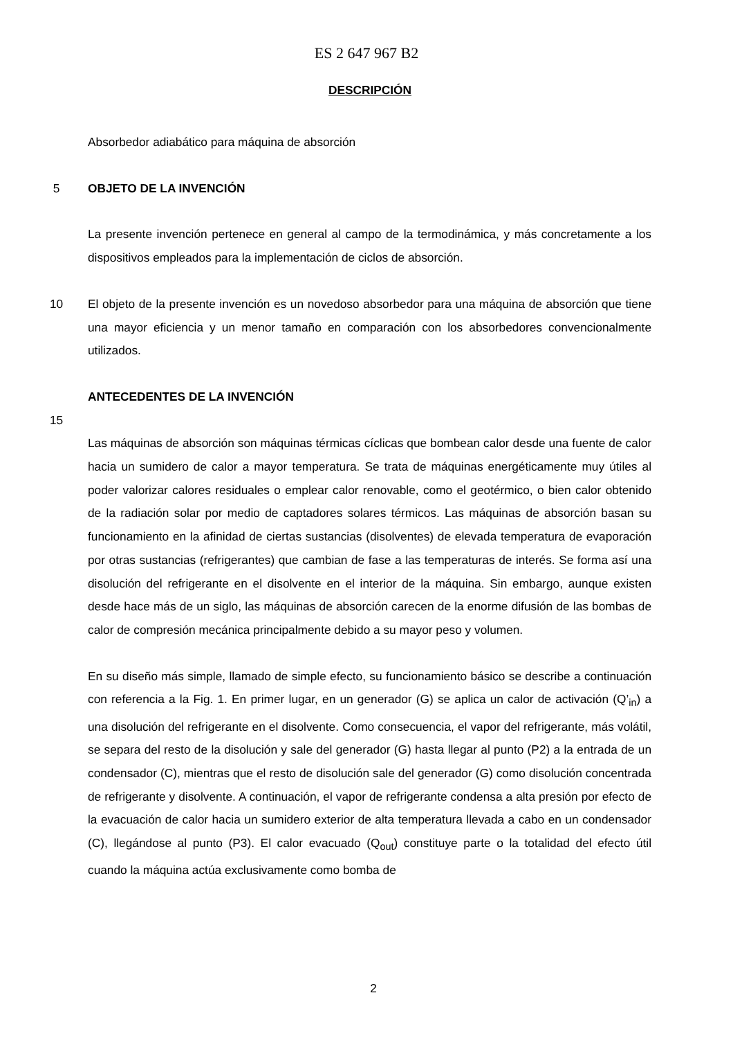ES 2 647 967 B2
DESCRIPCIÓN
Absorbedor adiabático para máquina de absorción
5 OBJETO DE LA INVENCIÓN
La presente invención pertenece en general al campo de la termodinámica, y más concretamente a los dispositivos empleados para la implementación de ciclos de absorción.
10 El objeto de la presente invención es un novedoso absorbedor para una máquina de absorción que tiene una mayor eficiencia y un menor tamaño en comparación con los absorbedores convencionalmente utilizados.
ANTECEDENTES DE LA INVENCIÓN
15
Las máquinas de absorción son máquinas térmicas cíclicas que bombean calor desde una fuente de calor hacia un sumidero de calor a mayor temperatura. Se trata de máquinas energéticamente muy útiles al poder valorizar calores residuales o emplear calor renovable, como el geotérmico, o bien calor obtenido de la radiación solar por medio de captadores solares térmicos. Las máquinas de absorción basan su funcionamiento en la afinidad de ciertas sustancias (disolventes) de elevada temperatura de evaporación por otras sustancias (refrigerantes) que cambian de fase a las temperaturas de interés. Se forma así una disolución del refrigerante en el disolvente en el interior de la máquina. Sin embargo, aunque existen desde hace más de un siglo, las máquinas de absorción carecen de la enorme difusión de las bombas de calor de compresión mecánica principalmente debido a su mayor peso y volumen.
En su diseño más simple, llamado de simple efecto, su funcionamiento básico se describe a continuación con referencia a la Fig. 1. En primer lugar, en un generador (G) se aplica un calor de activación (Q’<sub>in</sub>) a una disolución del refrigerante en el disolvente. Como consecuencia, el vapor del refrigerante, más volátil, se separa del resto de la disolución y sale del generador (G) hasta llegar al punto (P2) a la entrada de un condensador (C), mientras que el resto de disolución sale del generador (G) como disolución concentrada de refrigerante y disolvente. A continuación, el vapor de refrigerante condensa a alta presión por efecto de la evacuación de calor hacia un sumidero exterior de alta temperatura llevada a cabo en un condensador (C), llegándose al punto (P3). El calor evacuado (Q<sub>out</sub>) constituye parte o la totalidad del efecto útil cuando la máquina actúa exclusivamente como bomba de
2